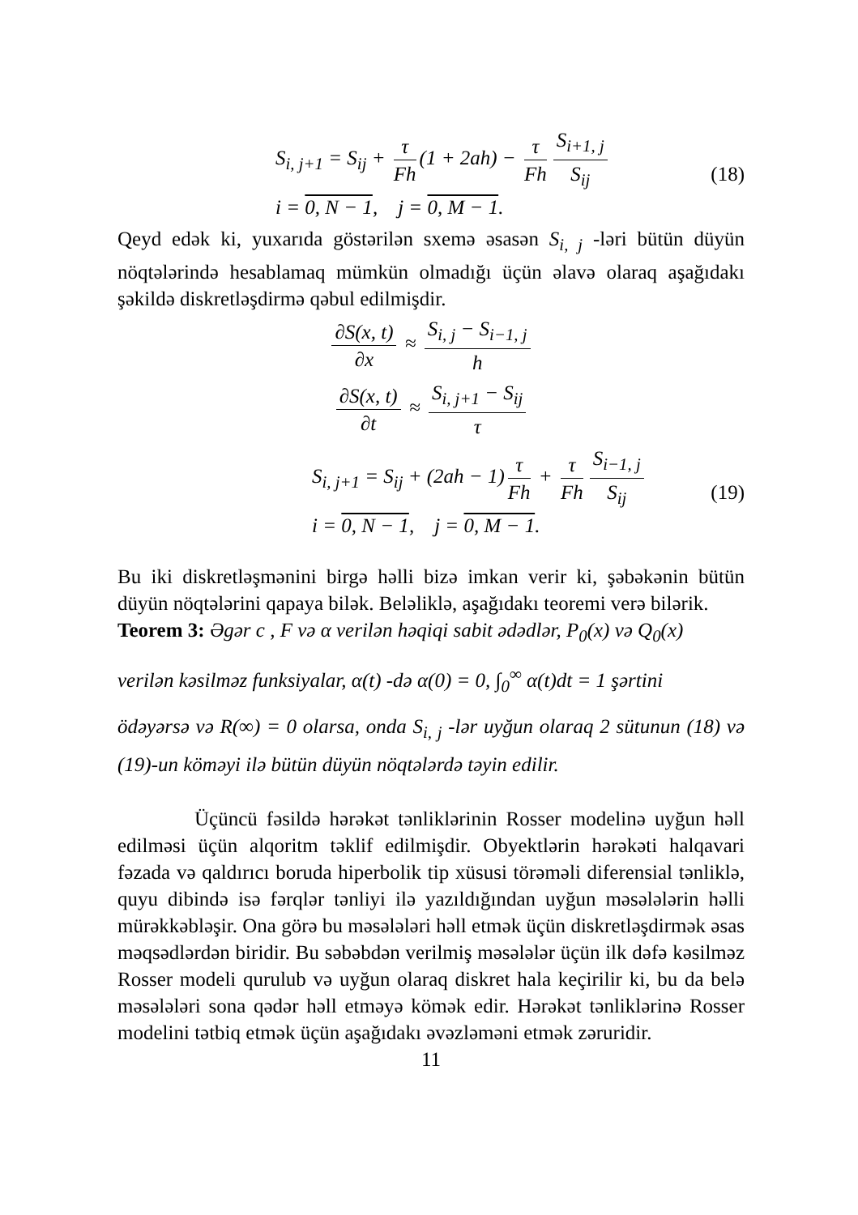S<sub>i, j+1</sub> = S<sub>ij</sub> + τ Fh (1 + 2ah) − τ Fh S<sub>i+1, j</sub> S<sub>ij</sub>
i = 0, N − 1, j = 0, M − 1.
(18)
Qeyd edək ki, yuxarıda göstərilən sxemə əsasən S<sub>i, j</sub> -ləri bütün düyün nöqtələrində hesablamaq mümkün olmadığı üçün əlavə olaraq aşağıdakı şəkildə diskretləşdirmə qəbul edilmişdir.
∂S(x, t) ∂x ≈ S<sub>i, j</sub> − S<sub>i−1, j</sub> h
∂S(x, t) ∂t ≈ S<sub>i, j+1</sub> − S<sub>ij</sub> τ
S<sub>i, j+1</sub> = S<sub>ij</sub> + (2ah − 1) τ Fh + τ Fh S<sub>i−1, j</sub> S<sub>ij</sub>
i = 0, N − 1, j = 0, M − 1.
(19)
Bu iki diskretləşmənini birgə həlli bizə imkan verir ki, şəbəkənin bütün düyün nöqtələrini qapaya bilək. Beləliklə, aşağıdakı teoremi verə bilərik.
Teorem 3: Əgər c , F və α verilən həqiqi sabit ədədlər, P<sub>0</sub>(x) və Q<sub>0</sub>(x)
verilən kəsilməz funksiyalar, α(t) -də α(0) = 0, ∫<sub>0</sub><sup>∞</sup> α(t)dt = 1 şərtini
ödəyərsə və R(∞) = 0 olarsa, onda S<sub>i, j</sub> -lər uyğun olaraq 2 sütunun (18) və (19)-un köməyi ilə bütün düyün nöqtələrdə təyin edilir.
Üçüncü fəsildə hərəkət tənliklərinin Rosser modelinə uyğun həll edilməsi üçün alqoritm təklif edilmişdir. Obyektlərin hərəkəti halqavari fəzada və qaldırıcı boruda hiperbolik tip xüsusi törəməli diferensial tənliklə, quyu dibində isə fərqlər tənliyi ilə yazıldığından uyğun məsələlərin həlli mürəkkəbləşir. Ona görə bu məsələləri həll etmək üçün diskretləşdirmək əsas məqsədlərdən biridir. Bu səbəbdən verilmiş məsələlər üçün ilk dəfə kəsilməz Rosser modeli qurulub və uyğun olaraq diskret hala keçirilir ki, bu da belə məsələləri sona qədər həll etməyə kömək edir. Hərəkət tənliklərinə Rosser modelini tətbiq etmək üçün aşağıdakı əvəzləməni etmək zəruridir.
11